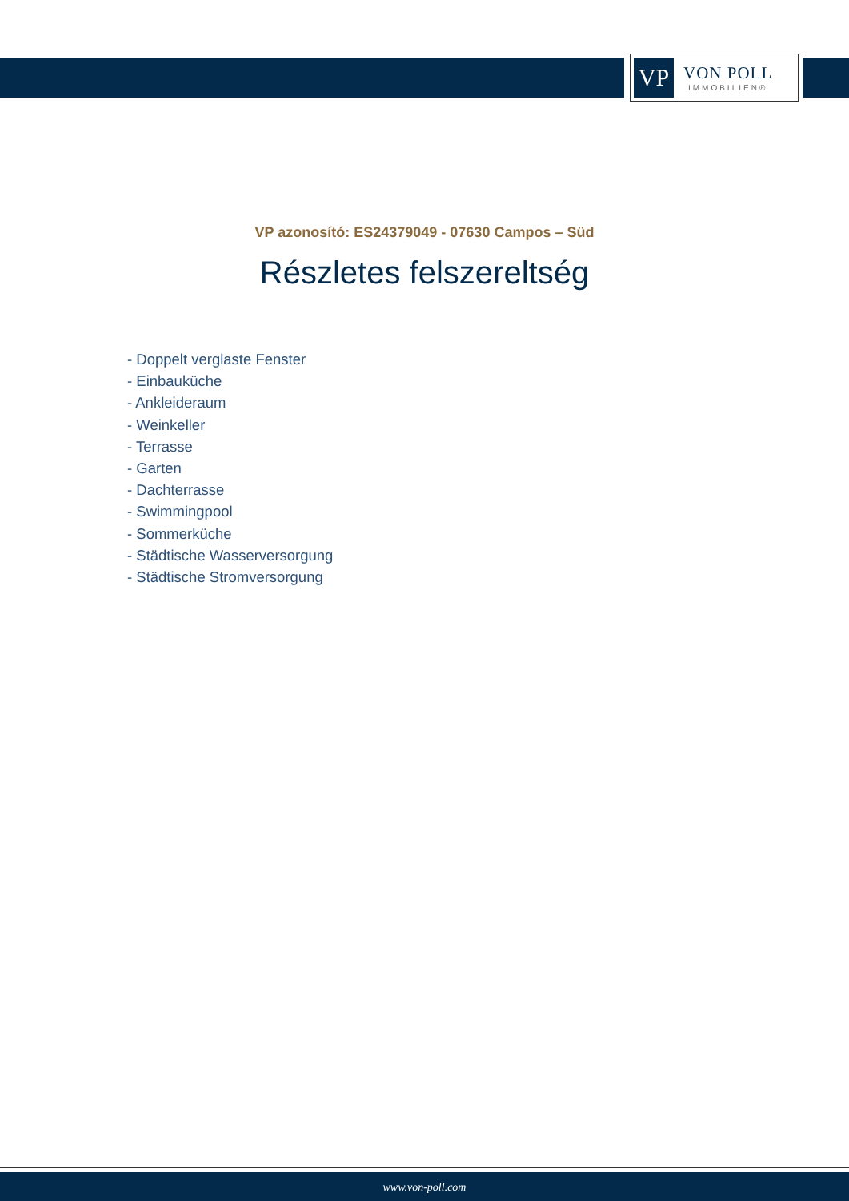VP
VON POLL
IMMOBILIEN®
VP azonosító: ES24379049 - 07630 Campos – Süd
Részletes felszereltség
- Doppelt verglaste Fenster
- Einbauküche
- Ankleideraum
- Weinkeller
- Terrasse
- Garten
- Dachterrasse
- Swimmingpool
- Sommerküche
- Städtische Wasserversorgung
- Städtische Stromversorgung
www.von-poll.com